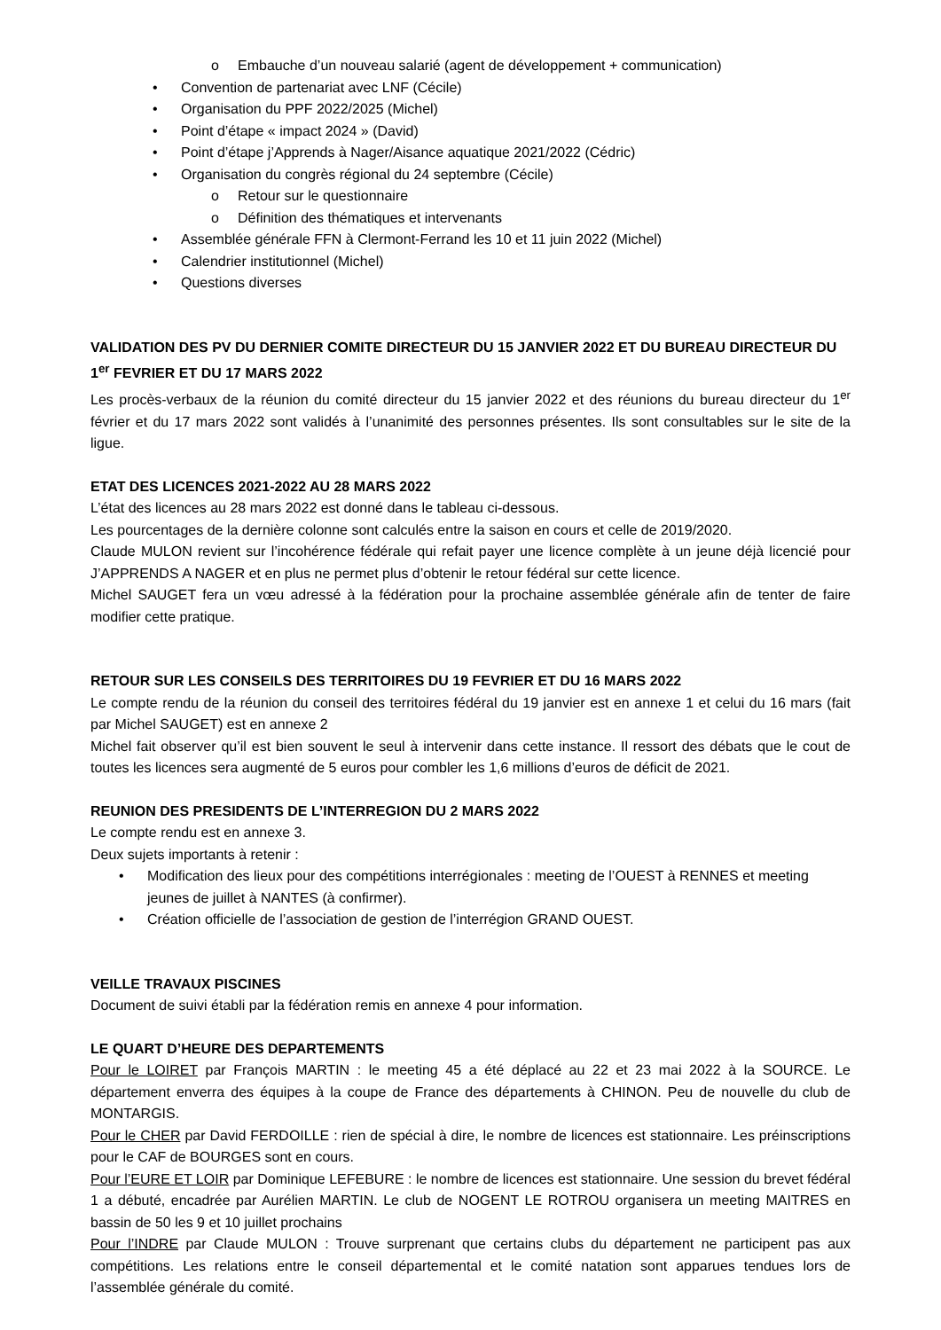o Embauche d’un nouveau salarié (agent de développement + communication)
• Convention de partenariat avec LNF (Cécile)
• Organisation du PPF 2022/2025 (Michel)
• Point d’étape « impact 2024 » (David)
• Point d’étape j’Apprends à Nager/Aisance aquatique 2021/2022 (Cédric)
• Organisation du congrès régional du 24 septembre (Cécile)
o Retour sur le questionnaire
o Définition des thématiques et intervenants
• Assemblée générale FFN à Clermont-Ferrand les 10 et 11 juin 2022 (Michel)
• Calendrier institutionnel (Michel)
• Questions diverses
VALIDATION DES PV DU DERNIER COMITE DIRECTEUR DU 15 JANVIER 2022 ET DU BUREAU DIRECTEUR DU 1<sup>er</sup> FEVRIER ET DU 17 MARS 2022
Les procès-verbaux de la réunion du comité directeur du 15 janvier 2022 et des réunions du bureau directeur du 1<sup>er</sup> février et du 17 mars 2022 sont validés à l’unanimité des personnes présentes. Ils sont consultables sur le site de la ligue.
ETAT DES LICENCES 2021-2022 AU 28 MARS 2022
L’état des licences au 28 mars 2022 est donné dans le tableau ci-dessous.
Les pourcentages de la dernière colonne sont calculés entre la saison en cours et celle de 2019/2020.
Claude MULON revient sur l’incohérence fédérale qui refait payer une licence complète à un jeune déjà licencié pour J’APPRENDS A NAGER et en plus ne permet plus d’obtenir le retour fédéral sur cette licence.
Michel SAUGET fera un vœu adressé à la fédération pour la prochaine assemblée générale afin de tenter de faire modifier cette pratique.
RETOUR SUR LES CONSEILS DES TERRITOIRES DU 19 FEVRIER ET DU 16 MARS 2022
Le compte rendu de la réunion du conseil des territoires fédéral du 19 janvier est en annexe 1 et celui du 16 mars (fait par Michel SAUGET) est en annexe 2
Michel fait observer qu’il est bien souvent le seul à intervenir dans cette instance. Il ressort des débats que le cout de toutes les licences sera augmenté de 5 euros pour combler les 1,6 millions d’euros de déficit de 2021.
REUNION DES PRESIDENTS DE L’INTERREGION DU 2 MARS 2022
Le compte rendu est en annexe 3.
Deux sujets importants à retenir :
• Modification des lieux pour des compétitions interrégionales : meeting de l’OUEST à RENNES et meeting jeunes de juillet à NANTES (à confirmer).
• Création officielle de l’association de gestion de l’interrégion GRAND OUEST.
VEILLE TRAVAUX PISCINES
Document de suivi établi par la fédération remis en annexe 4 pour information.
LE QUART D’HEURE DES DEPARTEMENTS
Pour le LOIRET par François MARTIN : le meeting 45 a été déplacé au 22 et 23 mai 2022 à la SOURCE. Le département enverra des équipes à la coupe de France des départements à CHINON. Peu de nouvelle du club de MONTARGIS.
Pour le CHER par David FERDOILLE : rien de spécial à dire, le nombre de licences est stationnaire. Les préinscriptions pour le CAF de BOURGES sont en cours.
Pour l’EURE ET LOIR par Dominique LEFEBURE : le nombre de licences est stationnaire. Une session du brevet fédéral 1 a débuté, encadrée par Aurélien MARTIN. Le club de NOGENT LE ROTROU organisera un meeting MAITRES en bassin de 50 les 9 et 10 juillet prochains
Pour l’INDRE par Claude MULON : Trouve surprenant que certains clubs du département ne participent pas aux compétitions. Les relations entre le conseil départemental et le comité natation sont apparues tendues lors de l’assemblée générale du comité.